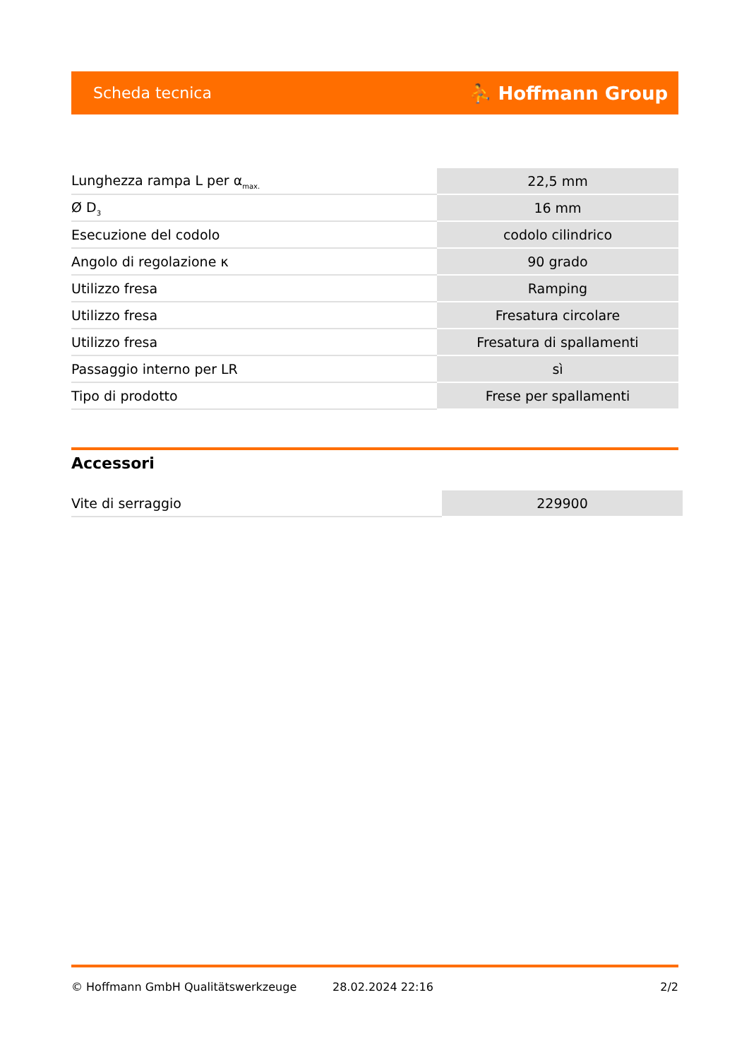Scheda tecnica ⛹ Hoffmann Group
| Lunghezza rampa L per α<sub>max.</sub> | 22,5 mm |
| Ø D<sub>3</sub> | 16 mm |
| Esecuzione del codolo | codolo cilindrico |
| Angolo di regolazione κ | 90 grado |
| Utilizzo fresa | Ramping |
| Utilizzo fresa | Fresatura circolare |
| Utilizzo fresa | Fresatura di spallamenti |
| Passaggio interno per LR | sì |
| Tipo di prodotto | Frese per spallamenti |
Accessori
| Vite di serraggio | 229900 |
© Hoffmann GmbH Qualitätswerkzeuge 28.02.2024 22:16 2/2